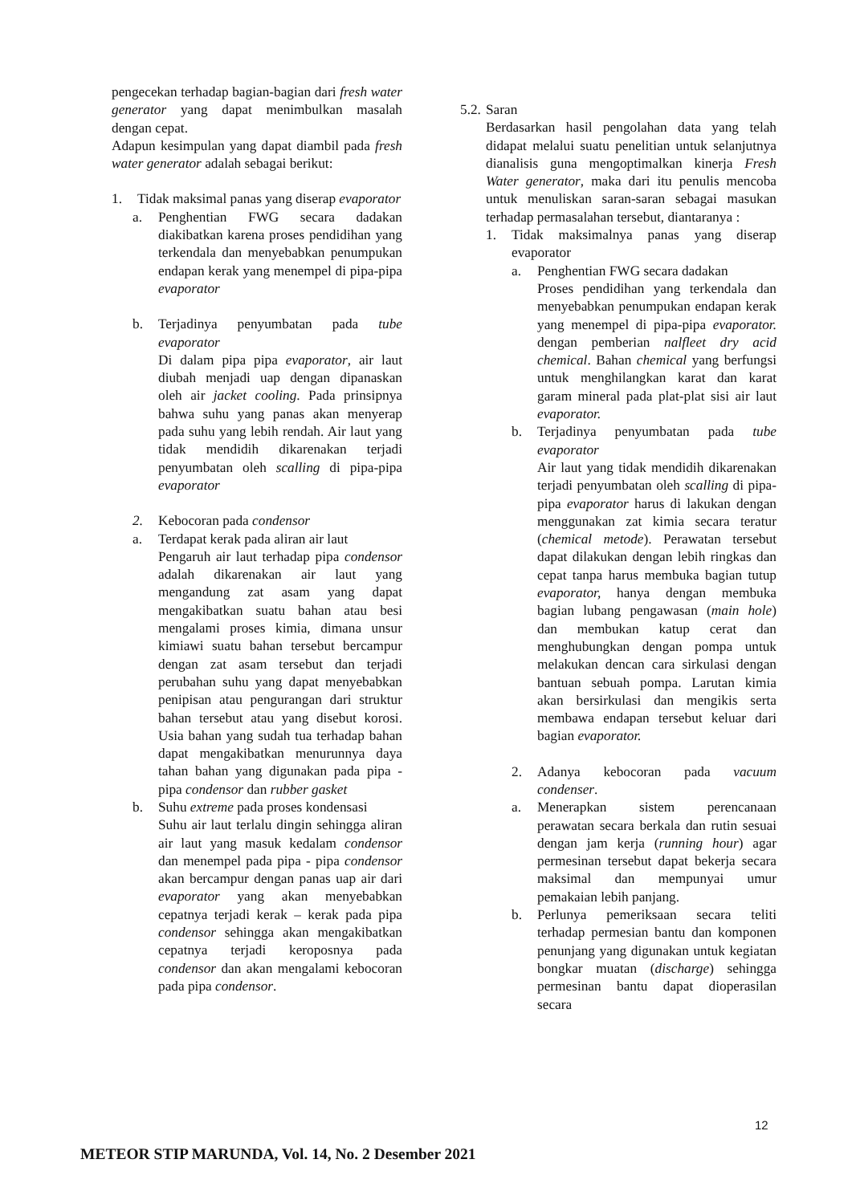pengecekan terhadap bagian-bagian dari fresh water generator yang dapat menimbulkan masalah dengan cepat.
Adapun kesimpulan yang dapat diambil pada fresh water generator adalah sebagai berikut:
1. Tidak maksimal panas yang diserap evaporator
a. Penghentian FWG secara dadakan diakibatkan karena proses pendidihan yang terkendala dan menyebabkan penumpukan endapan kerak yang menempel di pipa-pipa evaporator
b. Terjadinya penyumbatan pada tube evaporator
Di dalam pipa pipa evaporator, air laut diubah menjadi uap dengan dipanaskan oleh air jacket cooling. Pada prinsipnya bahwa suhu yang panas akan menyerap pada suhu yang lebih rendah. Air laut yang tidak mendidih dikarenakan terjadi penyumbatan oleh scalling di pipa-pipa evaporator
2. Kebocoran pada condensor
a. Terdapat kerak pada aliran air laut
Pengaruh air laut terhadap pipa condensor adalah dikarenakan air laut yang mengandung zat asam yang dapat mengakibatkan suatu bahan atau besi mengalami proses kimia, dimana unsur kimiawi suatu bahan tersebut bercampur dengan zat asam tersebut dan terjadi perubahan suhu yang dapat menyebabkan penipisan atau pengurangan dari struktur bahan tersebut atau yang disebut korosi. Usia bahan yang sudah tua terhadap bahan dapat mengakibatkan menurunnya daya tahan bahan yang digunakan pada pipa - pipa condensor dan rubber gasket
b. Suhu extreme pada proses kondensasi
Suhu air laut terlalu dingin sehingga aliran air laut yang masuk kedalam condensor dan menempel pada pipa - pipa condensor akan bercampur dengan panas uap air dari evaporator yang akan menyebabkan cepatnya terjadi kerak – kerak pada pipa condensor sehingga akan mengakibatkan cepatnya terjadi keroposnya pada condensor dan akan mengalami kebocoran pada pipa condensor.
5.2. Saran
Berdasarkan hasil pengolahan data yang telah didapat melalui suatu penelitian untuk selanjutnya dianalisis guna mengoptimalkan kinerja Fresh Water generator, maka dari itu penulis mencoba untuk menuliskan saran-saran sebagai masukan terhadap permasalahan tersebut, diantaranya :
1. Tidak maksimalnya panas yang diserap evaporator
a. Penghentian FWG secara dadakan
Proses pendidihan yang terkendala dan menyebabkan penumpukan endapan kerak yang menempel di pipa-pipa evaporator. dengan pemberian nalfleet dry acid chemical. Bahan chemical yang berfungsi untuk menghilangkan karat dan karat garam mineral pada plat-plat sisi air laut evaporator.
b. Terjadinya penyumbatan pada tube evaporator
Air laut yang tidak mendidih dikarenakan terjadi penyumbatan oleh scalling di pipa-pipa evaporator harus di lakukan dengan menggunakan zat kimia secara teratur (chemical metode). Perawatan tersebut dapat dilakukan dengan lebih ringkas dan cepat tanpa harus membuka bagian tutup evaporator, hanya dengan membuka bagian lubang pengawasan (main hole) dan membukan katup cerat dan menghubungkan dengan pompa untuk melakukan dencan cara sirkulasi dengan bantuan sebuah pompa. Larutan kimia akan bersirkulasi dan mengikis serta membawa endapan tersebut keluar dari bagian evaporator.
2. Adanya kebocoran pada vacuum condenser.
a. Menerapkan sistem perencanaan perawatan secara berkala dan rutin sesuai dengan jam kerja (running hour) agar permesinan tersebut dapat bekerja secara maksimal dan mempunyai umur pemakaian lebih panjang.
b. Perlunya pemeriksaan secara teliti terhadap permesian bantu dan komponen penunjang yang digunakan untuk kegiatan bongkar muatan (discharge) sehingga permesinan bantu dapat dioperasilan secara
12
METEOR STIP MARUNDA, Vol. 14, No. 2 Desember 2021